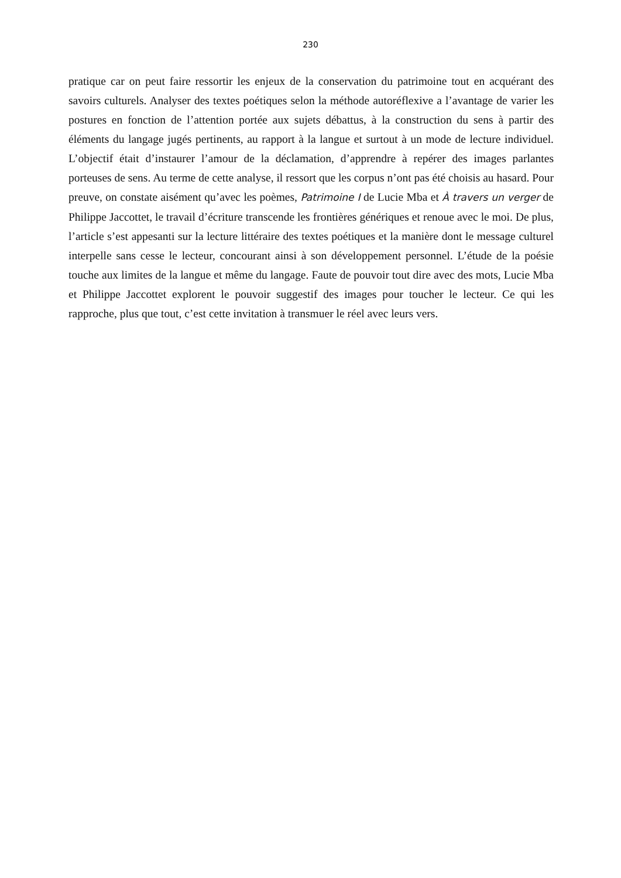230
pratique car on peut faire ressortir les enjeux de la conservation du patrimoine tout en acquérant des savoirs culturels. Analyser des textes poétiques selon la méthode autoréflexive a l’avantage de varier les postures en fonction de l’attention portée aux sujets débattus, à la construction du sens à partir des éléments du langage jugés pertinents, au rapport à la langue et surtout à un mode de lecture individuel. L’objectif était d’instaurer l’amour de la déclamation, d’apprendre à repérer des images parlantes porteuses de sens. Au terme de cette analyse, il ressort que les corpus n’ont pas été choisis au hasard. Pour preuve, on constate aisément qu’avec les poèmes, Patrimoine I de Lucie Mba et À travers un verger de Philippe Jaccottet, le travail d’écriture transcende les frontières génériques et renoue avec le moi. De plus, l’article s’est appesanti sur la lecture littéraire des textes poétiques et la manière dont le message culturel interpelle sans cesse le lecteur, concourant ainsi à son développement personnel. L’étude de la poésie touche aux limites de la langue et même du langage. Faute de pouvoir tout dire avec des mots, Lucie Mba et Philippe Jaccottet explorent le pouvoir suggestif des images pour toucher le lecteur. Ce qui les rapproche, plus que tout, c’est cette invitation à transmuer le réel avec leurs vers.